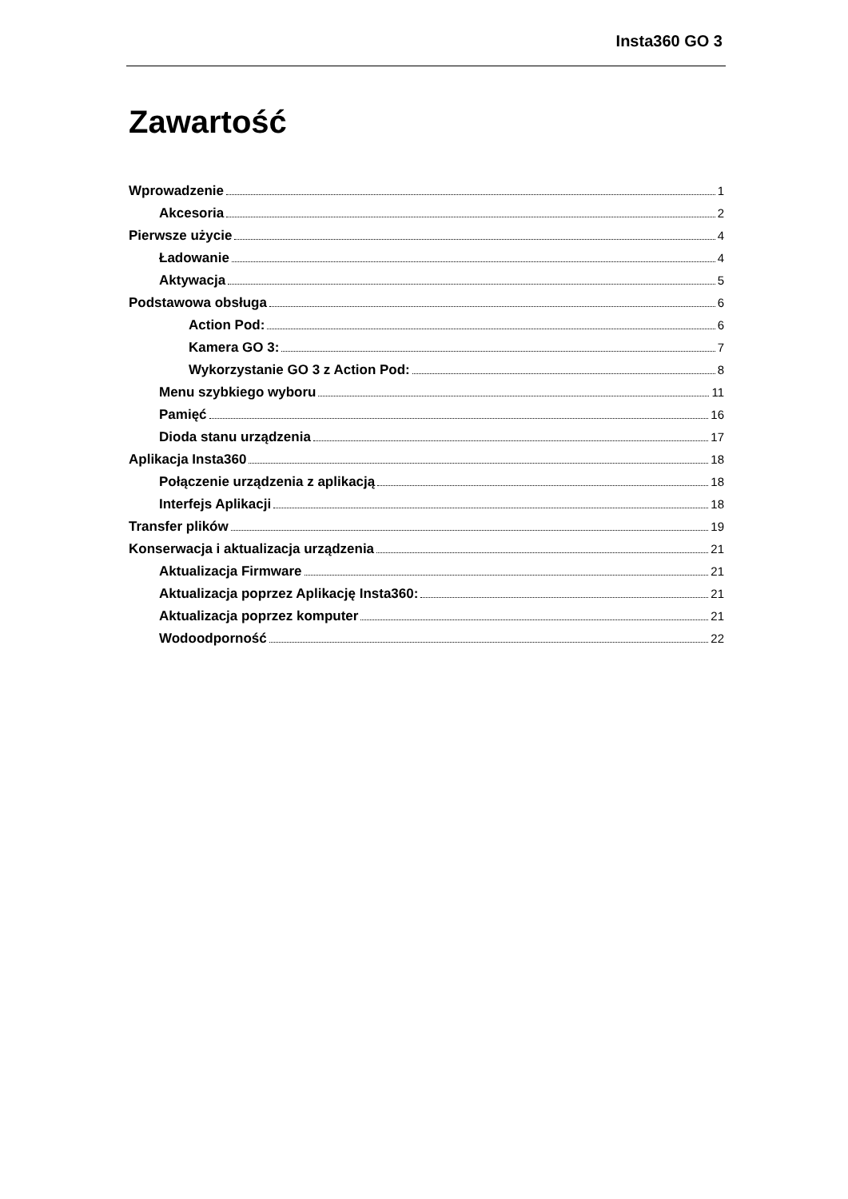Insta360 GO 3
Zawartość
Wprowadzenie 1
Akcesoria 2
Pierwsze użycie 4
Ładowanie 4
Aktywacja 5
Podstawowa obsługa 6
Action Pod: 6
Kamera GO 3: 7
Wykorzystanie GO 3 z Action Pod: 8
Menu szybkiego wyboru 11
Pamięć 16
Dioda stanu urządzenia 17
Aplikacja Insta360 18
Połączenie urządzenia z aplikacją 18
Interfejs Aplikacji 18
Transfer plików 19
Konserwacja i aktualizacja urządzenia 21
Aktualizacja Firmware 21
Aktualizacja poprzez Aplikację Insta360: 21
Aktualizacja poprzez komputer 21
Wodoodporność 22